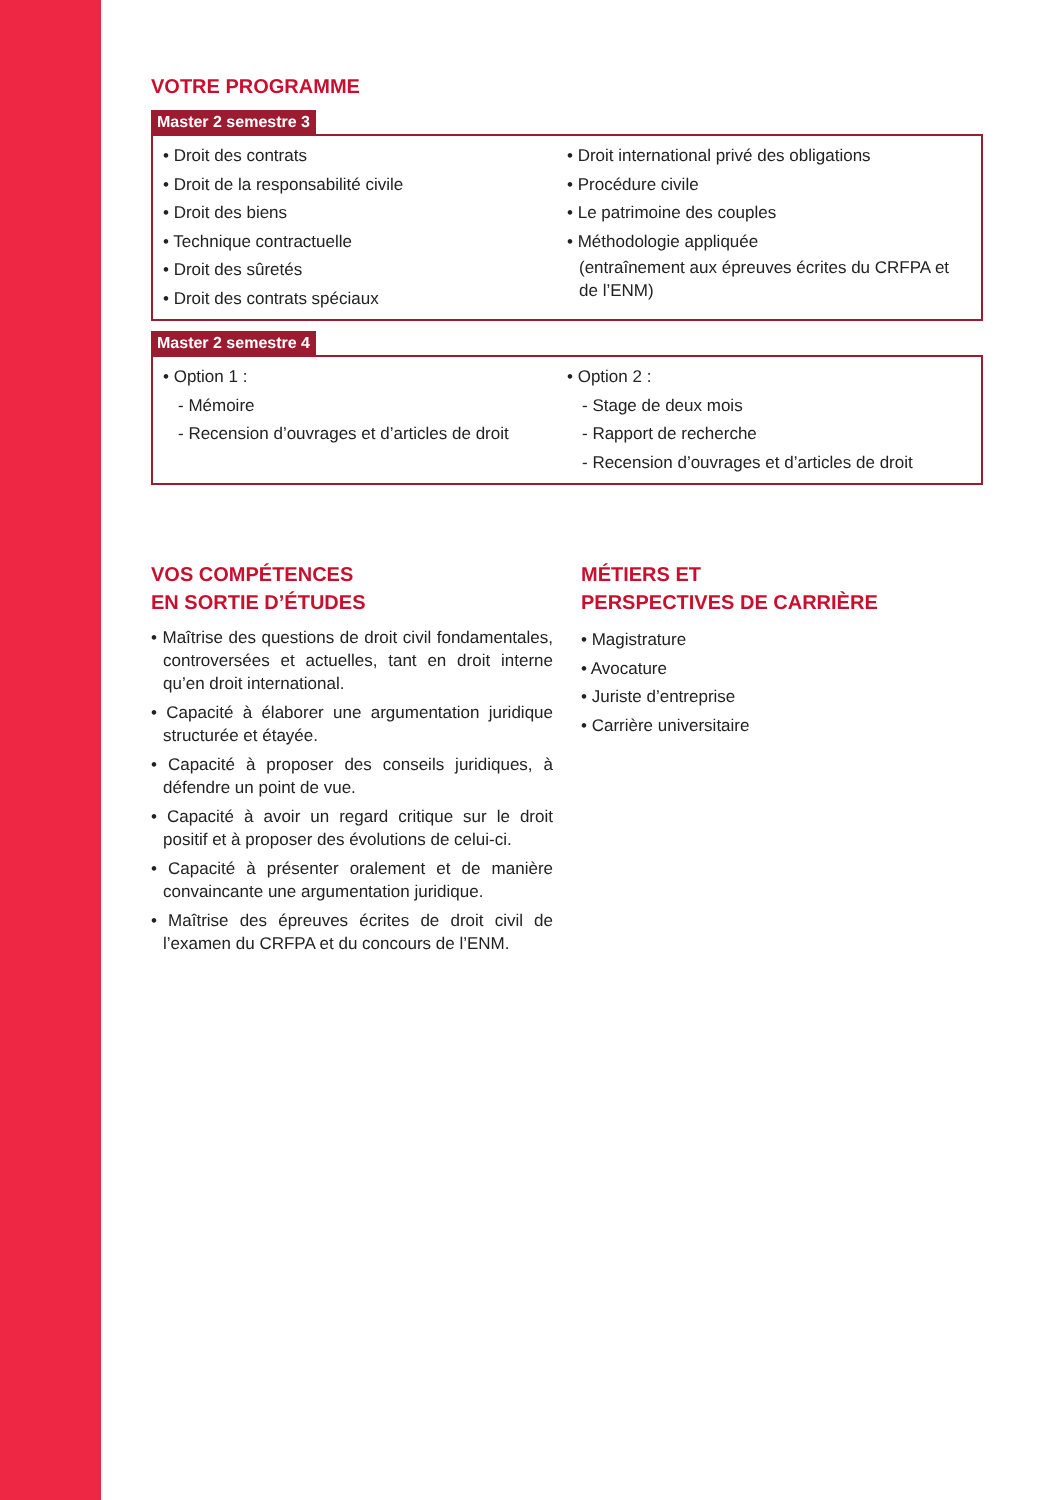VOTRE PROGRAMME
Master 2 semestre 3
• Droit des contrats
• Droit de la responsabilité civile
• Droit des biens
• Technique contractuelle
• Droit des sûretés
• Droit des contrats spéciaux
• Droit international privé des obligations
• Procédure civile
• Le patrimoine des couples
• Méthodologie appliquée
(entraînement aux épreuves écrites du CRFPA et de l’ENM)
Master 2 semestre 4
• Option 1 :
- Mémoire
- Recension d’ouvrages et d’articles de droit
• Option 2 :
- Stage de deux mois
- Rapport de recherche
- Recension d’ouvrages et d’articles de droit
VOS COMPÉTENCES
EN SORTIE D’ÉTUDES
• Maîtrise des questions de droit civil fondamentales, controversées et actuelles, tant en droit interne qu’en droit international.
• Capacité à élaborer une argumentation juridique structurée et étayée.
• Capacité à proposer des conseils juridiques, à défendre un point de vue.
• Capacité à avoir un regard critique sur le droit positif et à proposer des évolutions de celui-ci.
• Capacité à présenter oralement et de manière convaincante une argumentation juridique.
• Maîtrise des épreuves écrites de droit civil de l’examen du CRFPA et du concours de l’ENM.
MÉTIERS ET
PERSPECTIVES DE CARRIÈRE
• Magistrature
• Avocature
• Juriste d’entreprise
• Carrière universitaire